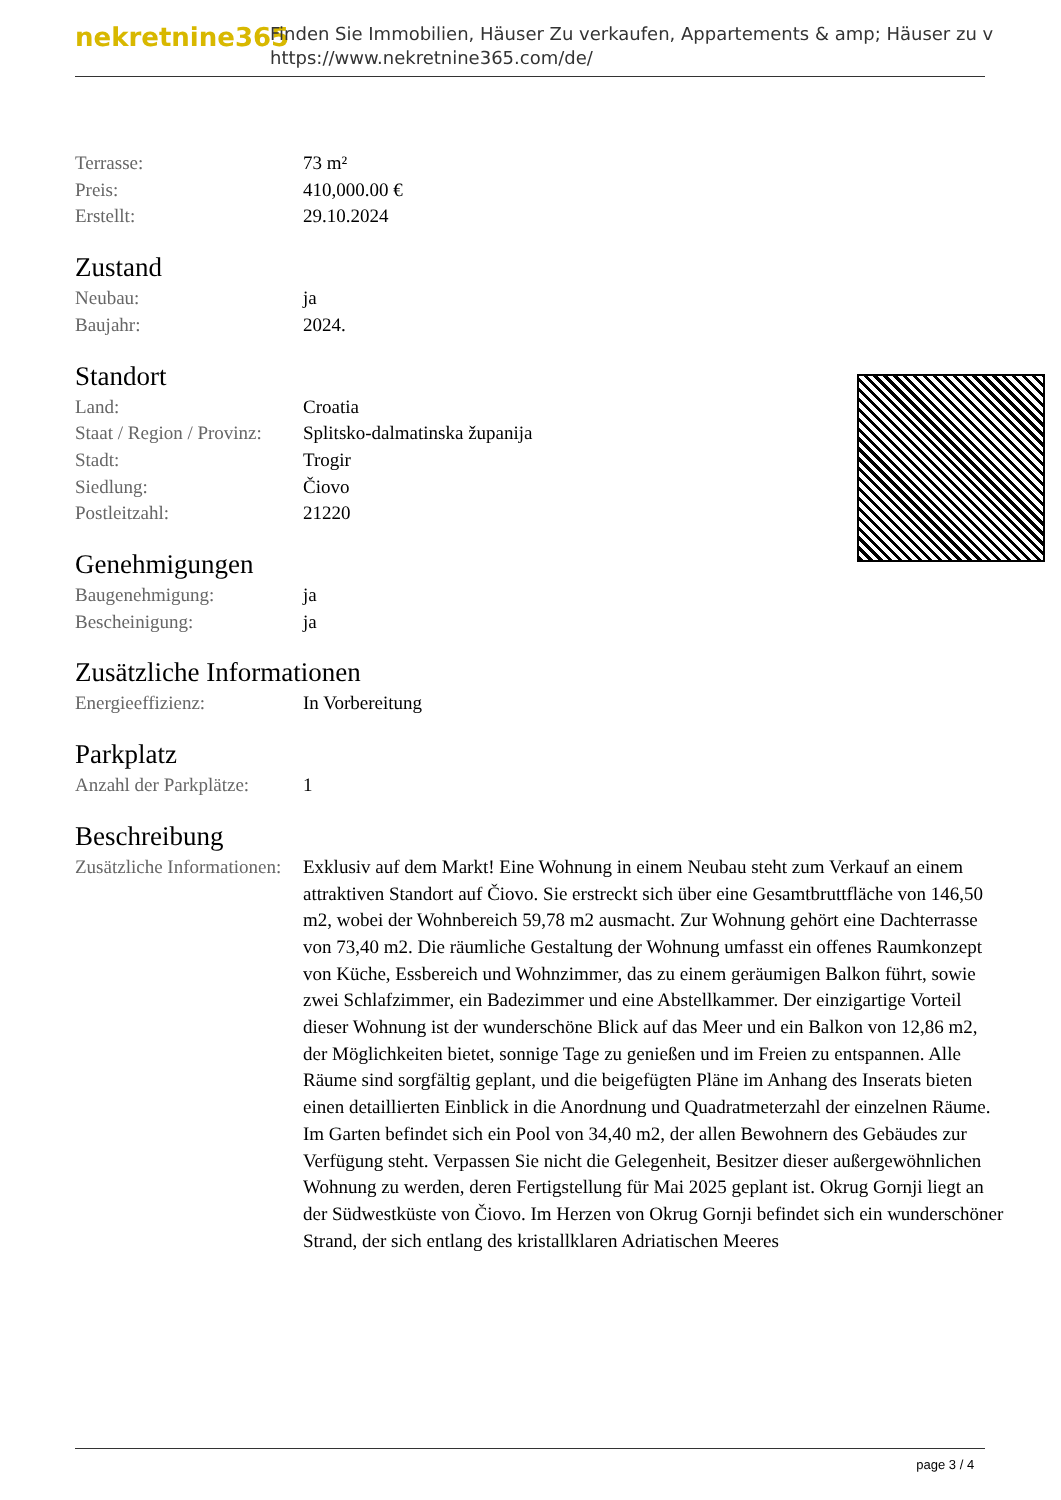nekretnine365
Finden Sie Immobilien, Häuser Zu verkaufen, Appartements & amp; Häuser zu v
https://www.nekretnine365.com/de/
| Terrasse: | 73 m² |
| Preis: | 410,000.00 € |
| Erstellt: | 29.10.2024 |
Zustand
| Neubau: | ja |
| Baujahr: | 2024. |
Standort
| Land: | Croatia |
| Staat / Region / Provinz: | Splitsko-dalmatinska županija |
| Stadt: | Trogir |
| Siedlung: | Čiovo |
| Postleitzahl: | 21220 |
Genehmigungen
| Baugenehmigung: | ja |
| Bescheinigung: | ja |
Zusätzliche Informationen
| Energieeffizienz: | In Vorbereitung |
Parkplatz
| Anzahl der Parkplätze: | 1 |
Beschreibung
| Zusätzliche Informationen: | Exklusiv auf dem Markt! Eine Wohnung in einem Neubau steht zum Verkauf an einem attraktiven Standort auf Čiovo. Sie erstreckt sich über eine Gesamtbruttfläche von 146,50 m2, wobei der Wohnbereich 59,78 m2 ausmacht. Zur Wohnung gehört eine Dachterrasse von 73,40 m2. Die räumliche Gestaltung der Wohnung umfasst ein offenes Raumkonzept von Küche, Essbereich und Wohnzimmer, das zu einem geräumigen Balkon führt, sowie zwei Schlafzimmer, ein Badezimmer und eine Abstellkammer. Der einzigartige Vorteil dieser Wohnung ist der wunderschöne Blick auf das Meer und ein Balkon von 12,86 m2, der Möglichkeiten bietet, sonnige Tage zu genießen und im Freien zu entspannen. Alle Räume sind sorgfältig geplant, und die beigefügten Pläne im Anhang des Inserats bieten einen detaillierten Einblick in die Anordnung und Quadratmeterzahl der einzelnen Räume. Im Garten befindet sich ein Pool von 34,40 m2, der allen Bewohnern des Gebäudes zur Verfügung steht. Verpassen Sie nicht die Gelegenheit, Besitzer dieser außergewöhnlichen Wohnung zu werden, deren Fertigstellung für Mai 2025 geplant ist. Okrug Gornji liegt an der Südwestküste von Čiovo. Im Herzen von Okrug Gornji befindet sich ein wunderschöner Strand, der sich entlang des kristallklaren Adriatischen Meeres |
page 3 / 4